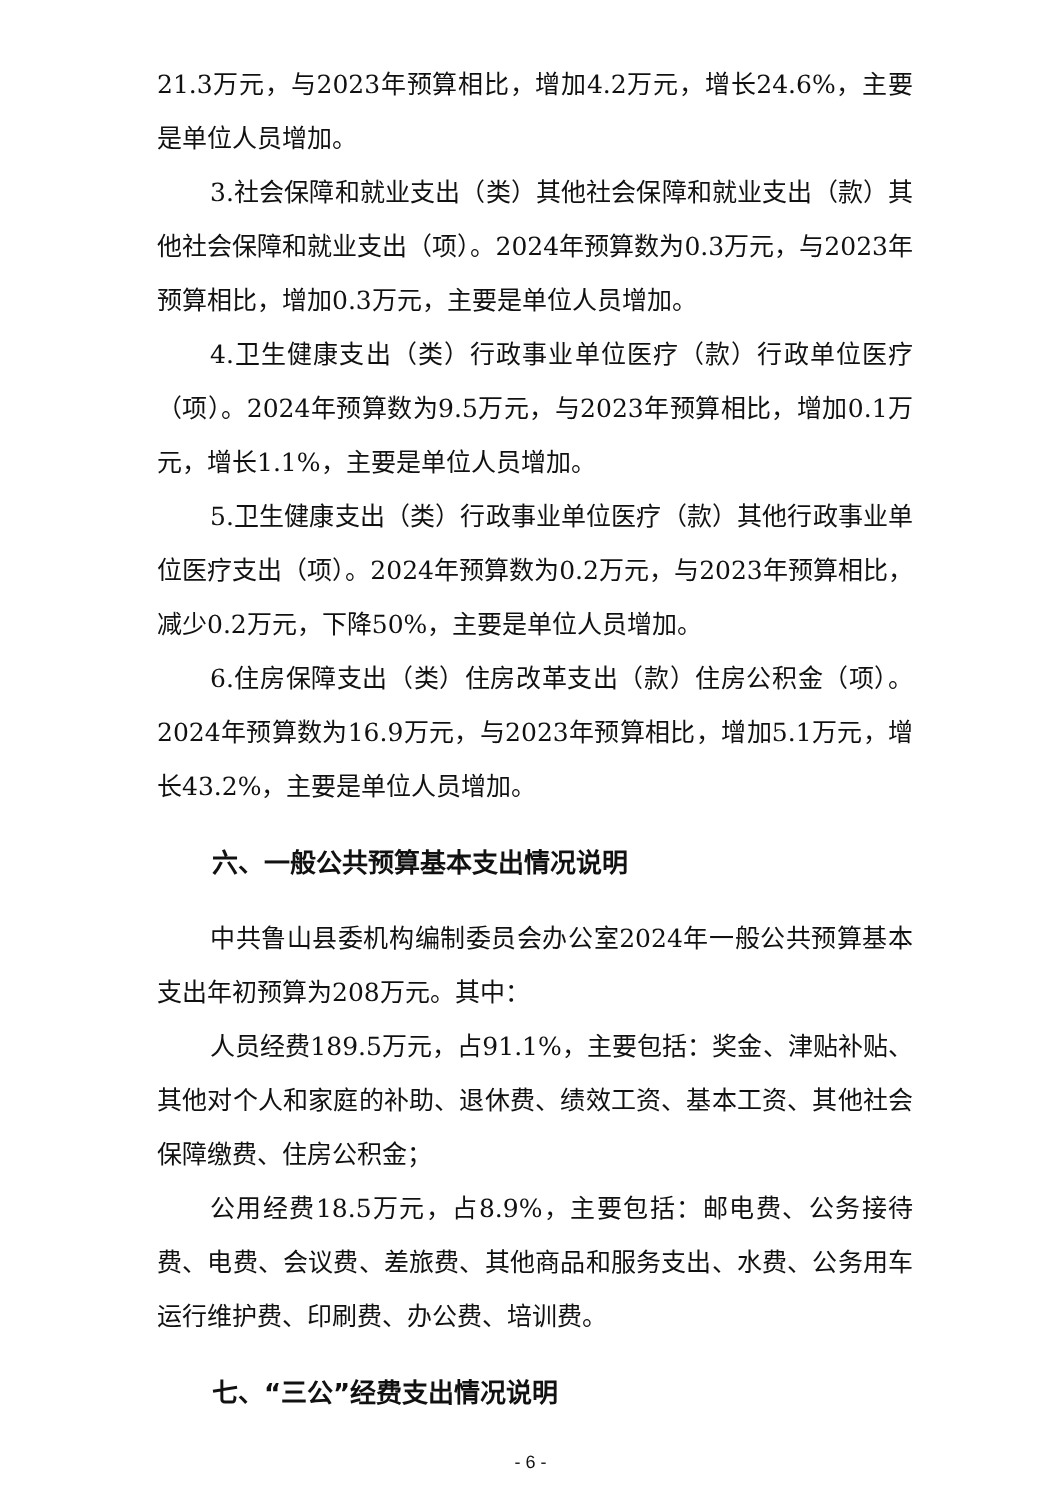21.3万元，与2023年预算相比，增加4.2万元，增长24.6%，主要是单位人员增加。
3.社会保障和就业支出（类）其他社会保障和就业支出（款）其他社会保障和就业支出（项）。2024年预算数为0.3万元，与2023年预算相比，增加0.3万元，主要是单位人员增加。
4.卫生健康支出（类）行政事业单位医疗（款）行政单位医疗（项）。2024年预算数为9.5万元，与2023年预算相比，增加0.1万元，增长1.1%，主要是单位人员增加。
5.卫生健康支出（类）行政事业单位医疗（款）其他行政事业单位医疗支出（项）。2024年预算数为0.2万元，与2023年预算相比，减少0.2万元，下降50%，主要是单位人员增加。
6.住房保障支出（类）住房改革支出（款）住房公积金（项）。2024年预算数为16.9万元，与2023年预算相比，增加5.1万元，增长43.2%，主要是单位人员增加。
六、一般公共预算基本支出情况说明
中共鲁山县委机构编制委员会办公室2024年一般公共预算基本支出年初预算为208万元。其中：
人员经费189.5万元，占91.1%，主要包括：奖金、津贴补贴、其他对个人和家庭的补助、退休费、绩效工资、基本工资、其他社会保障缴费、住房公积金；
公用经费18.5万元，占8.9%，主要包括：邮电费、公务接待费、电费、会议费、差旅费、其他商品和服务支出、水费、公务用车运行维护费、印刷费、办公费、培训费。
七、“三公”经费支出情况说明
- 6 -